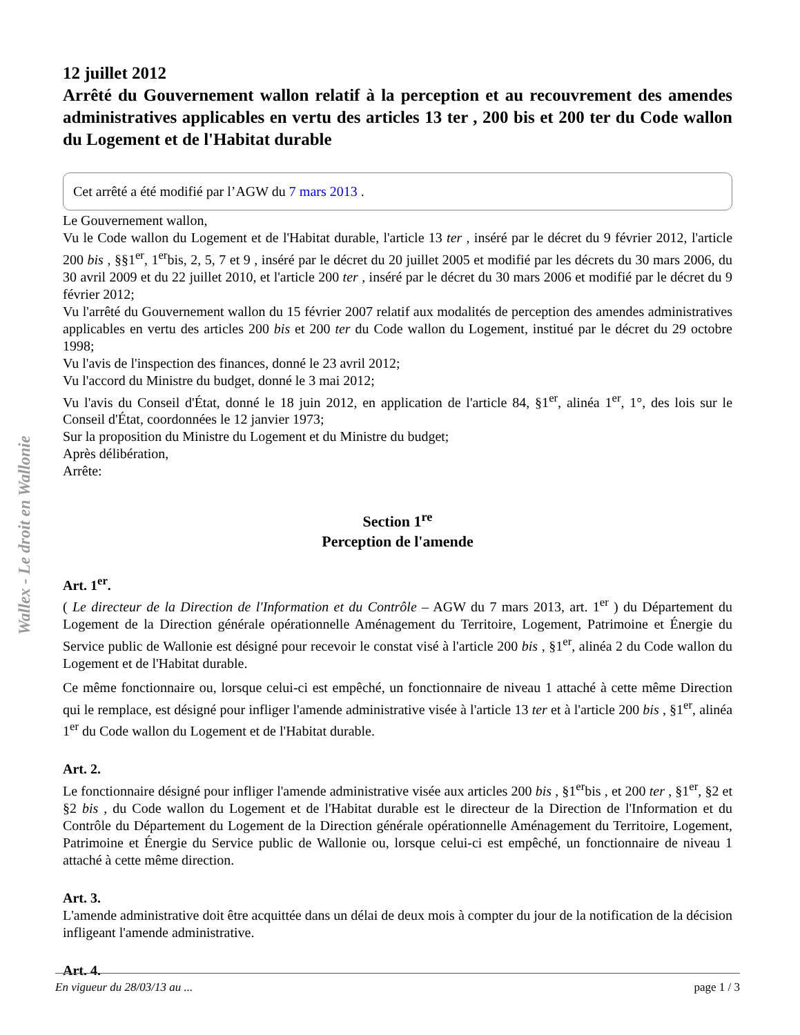Wallex - Le droit en Wallonie
12 juillet 2012
Arrêté du Gouvernement wallon relatif à la perception et au recouvrement des amendes administratives applicables en vertu des articles 13 ter , 200 bis et 200 ter du Code wallon du Logement et de l'Habitat durable
Cet arrêté a été modifié par l’AGW du 7 mars 2013 .
Le Gouvernement wallon,
Vu le Code wallon du Logement et de l'Habitat durable, l'article 13 ter , inséré par le décret du 9 février 2012, l'article 200 bis , §§1<sup>er</sup>, 1<sup>er</sup>bis, 2, 5, 7 et 9 , inséré par le décret du 20 juillet 2005 et modifié par les décrets du 30 mars 2006, du 30 avril 2009 et du 22 juillet 2010, et l'article 200 ter , inséré par le décret du 30 mars 2006 et modifié par le décret du 9 février 2012;
Vu l'arrêté du Gouvernement wallon du 15 février 2007 relatif aux modalités de perception des amendes administratives applicables en vertu des articles 200 bis et 200 ter du Code wallon du Logement, institué par le décret du 29 octobre 1998;
Vu l'avis de l'inspection des finances, donné le 23 avril 2012;
Vu l'accord du Ministre du budget, donné le 3 mai 2012;
Vu l'avis du Conseil d'État, donné le 18 juin 2012, en application de l'article 84, §1<sup>er</sup>, alinéa 1<sup>er</sup>, 1°, des lois sur le Conseil d'État, coordonnées le 12 janvier 1973;
Sur la proposition du Ministre du Logement et du Ministre du budget;
Après délibération,
Arrête:
Section 1<sup>re</sup>
Perception de l'amende
Art. 1<sup>er</sup>.
( Le directeur de la Direction de l'Information et du Contrôle – AGW du 7 mars 2013, art. 1<sup>er</sup> ) du Département du Logement de la Direction générale opérationnelle Aménagement du Territoire, Logement, Patrimoine et Énergie du Service public de Wallonie est désigné pour recevoir le constat visé à l'article 200 bis , §1<sup>er</sup>, alinéa 2 du Code wallon du Logement et de l'Habitat durable.
Ce même fonctionnaire ou, lorsque celui-ci est empêché, un fonctionnaire de niveau 1 attaché à cette même Direction qui le remplace, est désigné pour infliger l'amende administrative visée à l'article 13 ter et à l'article 200 bis , §1<sup>er</sup>, alinéa 1<sup>er</sup> du Code wallon du Logement et de l'Habitat durable.
Art. 2.
Le fonctionnaire désigné pour infliger l'amende administrative visée aux articles 200 bis , §1<sup>er</sup>bis , et 200 ter , §1<sup>er</sup>, §2 et §2 bis , du Code wallon du Logement et de l'Habitat durable est le directeur de la Direction de l'Information et du Contrôle du Département du Logement de la Direction générale opérationnelle Aménagement du Territoire, Logement, Patrimoine et Énergie du Service public de Wallonie ou, lorsque celui-ci est empêché, un fonctionnaire de niveau 1 attaché à cette même direction.
Art. 3.
L'amende administrative doit être acquittée dans un délai de deux mois à compter du jour de la notification de la décision infligeant l'amende administrative.
Art. 4.
En vigueur du 28/03/13 au ... page 1 / 3